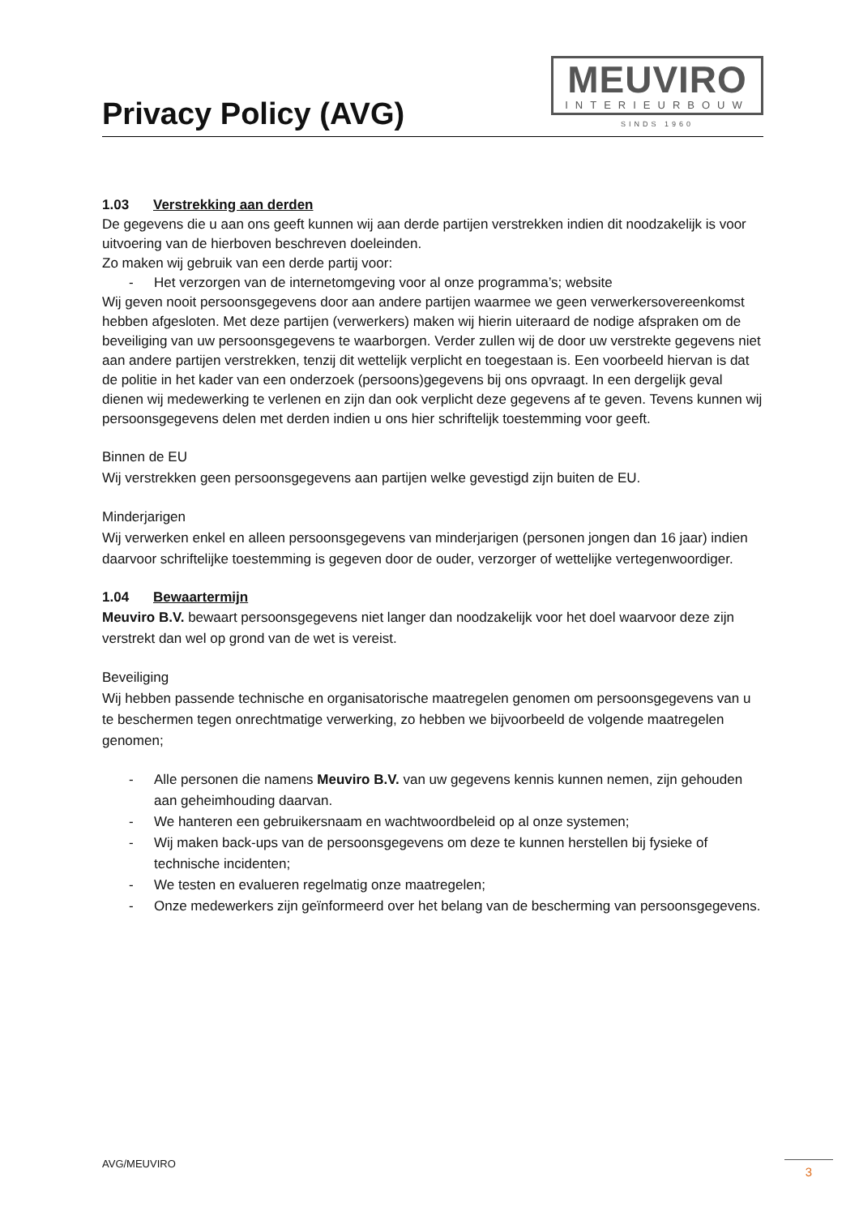Privacy Policy (AVG)
MEUVIRO
INTERIEURBOUW
SINDS 1960
1.03 Verstrekking aan derden
De gegevens die u aan ons geeft kunnen wij aan derde partijen verstrekken indien dit noodzakelijk is voor uitvoering van de hierboven beschreven doeleinden.
Zo maken wij gebruik van een derde partij voor:
- Het verzorgen van de internetomgeving voor al onze programma’s; website
Wij geven nooit persoonsgegevens door aan andere partijen waarmee we geen verwerkersovereenkomst hebben afgesloten. Met deze partijen (verwerkers) maken wij hierin uiteraard de nodige afspraken om de beveiliging van uw persoonsgegevens te waarborgen. Verder zullen wij de door uw verstrekte gegevens niet aan andere partijen verstrekken, tenzij dit wettelijk verplicht en toegestaan is. Een voorbeeld hiervan is dat de politie in het kader van een onderzoek (persoons)gegevens bij ons opvraagt. In een dergelijk geval dienen wij medewerking te verlenen en zijn dan ook verplicht deze gegevens af te geven. Tevens kunnen wij persoonsgegevens delen met derden indien u ons hier schriftelijk toestemming voor geeft.
Binnen de EU
Wij verstrekken geen persoonsgegevens aan partijen welke gevestigd zijn buiten de EU.
Minderjarigen
Wij verwerken enkel en alleen persoonsgegevens van minderjarigen (personen jongen dan 16 jaar) indien daarvoor schriftelijke toestemming is gegeven door de ouder, verzorger of wettelijke vertegenwoordiger.
1.04 Bewaartermijn
Meuviro B.V. bewaart persoonsgegevens niet langer dan noodzakelijk voor het doel waarvoor deze zijn verstrekt dan wel op grond van de wet is vereist.
Beveiliging
Wij hebben passende technische en organisatorische maatregelen genomen om persoonsgegevens van u te beschermen tegen onrechtmatige verwerking, zo hebben we bijvoorbeeld de volgende maatregelen genomen;
- Alle personen die namens Meuviro B.V. van uw gegevens kennis kunnen nemen, zijn gehouden aan geheimhouding daarvan.
- We hanteren een gebruikersnaam en wachtwoordbeleid op al onze systemen;
- Wij maken back-ups van de persoonsgegevens om deze te kunnen herstellen bij fysieke of technische incidenten;
- We testen en evalueren regelmatig onze maatregelen;
- Onze medewerkers zijn geïnformeerd over het belang van de bescherming van persoonsgegevens.
AVG/MEUVIRO 3